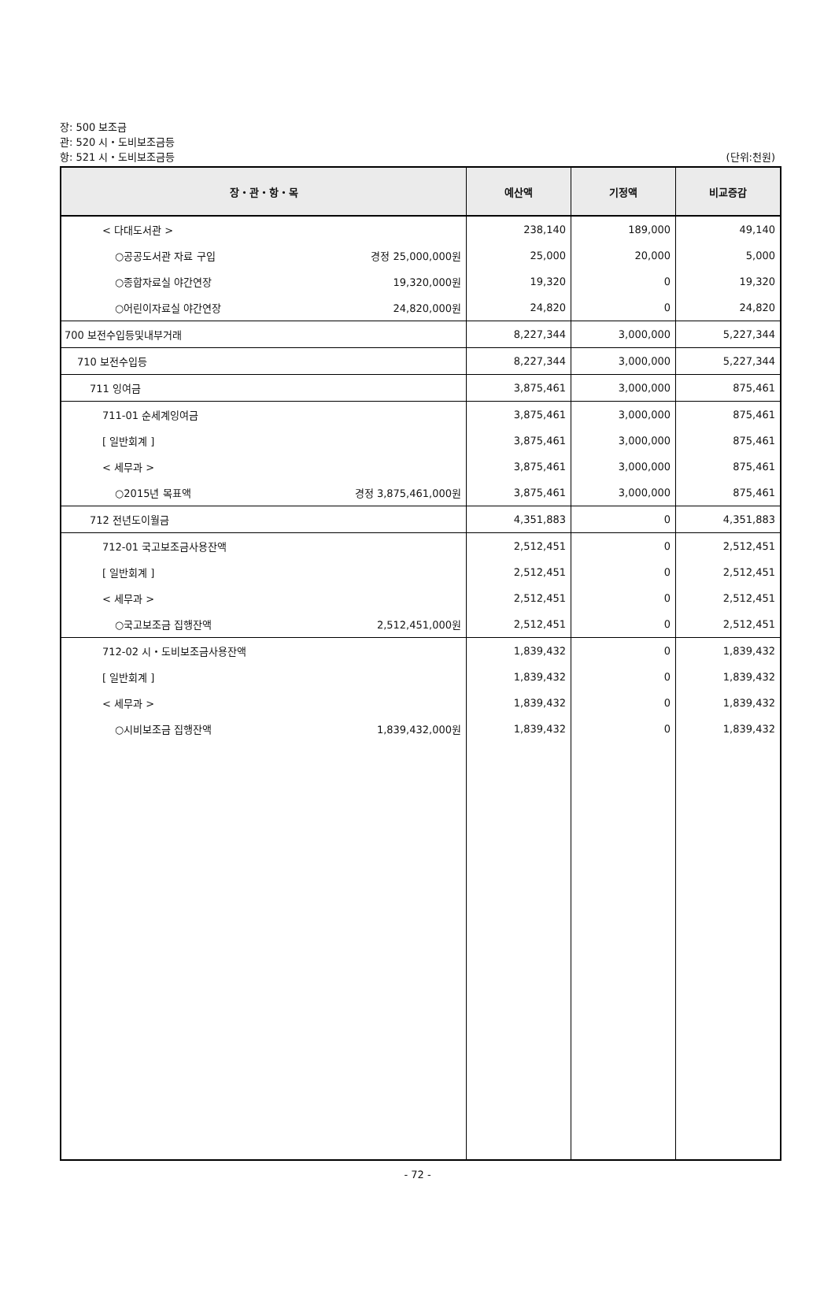장: 500 보조금
관: 520 시・도비보조금등
항: 521 시・도비보조금등
(단위:천원)
| 장・관・항・목 | 예산액 | 기정액 | 비교증감 |
| --- | --- | --- | --- |
| < 다대도서관 > | 238,140 | 189,000 | 49,140 |
| ○공공도서관 자료 구입 경정 25,000,000원 | 25,000 | 20,000 | 5,000 |
| ○종합자료실 야간연장 19,320,000원 | 19,320 | 0 | 19,320 |
| ○어린이자료실 야간연장 24,820,000원 | 24,820 | 0 | 24,820 |
| 700 보전수입등및내부거래 | 8,227,344 | 3,000,000 | 5,227,344 |
| 710 보전수입등 | 8,227,344 | 3,000,000 | 5,227,344 |
| 711 잉여금 | 3,875,461 | 3,000,000 | 875,461 |
| 711-01 순세계잉여금 | 3,875,461 | 3,000,000 | 875,461 |
| [ 일반회계 ] | 3,875,461 | 3,000,000 | 875,461 |
| < 세무과 > | 3,875,461 | 3,000,000 | 875,461 |
| ○2015년 목표액 경정 3,875,461,000원 | 3,875,461 | 3,000,000 | 875,461 |
| 712 전년도이월금 | 4,351,883 | 0 | 4,351,883 |
| 712-01 국고보조금사용잔액 | 2,512,451 | 0 | 2,512,451 |
| [ 일반회계 ] | 2,512,451 | 0 | 2,512,451 |
| < 세무과 > | 2,512,451 | 0 | 2,512,451 |
| ○국고보조금 집행잔액 2,512,451,000원 | 2,512,451 | 0 | 2,512,451 |
| 712-02 시・도비보조금사용잔액 | 1,839,432 | 0 | 1,839,432 |
| [ 일반회계 ] | 1,839,432 | 0 | 1,839,432 |
| < 세무과 > | 1,839,432 | 0 | 1,839,432 |
| ○시비보조금 집행잔액 1,839,432,000원 | 1,839,432 | 0 | 1,839,432 |
- 72 -